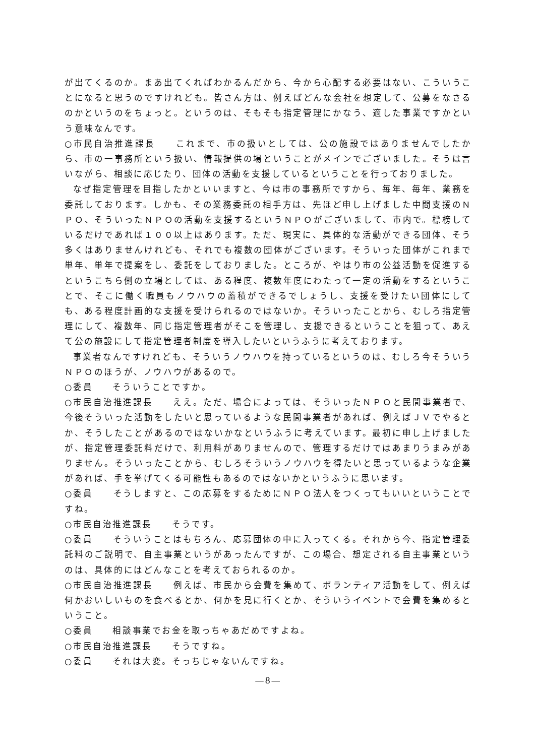が出てくるのか。まあ出てくればわかるんだから、今から心配する必要はない、こういうことになると思うのですけれども。皆さん方は、例えばどんな会社を想定して、公募をなさるのかというのをちょっと。というのは、そもそも指定管理にかなう、適した事業ですかという意味なんです。
○市民自治推進課長　　これまで、市の扱いとしては、公の施設ではありませんでしたから、市の一事務所という扱い、情報提供の場ということがメインでございました。そうは言いながら、相談に応じたり、団体の活動を支援しているということを行っておりました。
なぜ指定管理を目指したかといいますと、今は市の事務所ですから、毎年、毎年、業務を委託しております。しかも、その業務委託の相手方は、先ほど申し上げました中間支援のＮＰＯ、そういったＮＰＯの活動を支援するというＮＰＯがございまして、市内で。標榜しているだけであれば１００以上はあります。ただ、現実に、具体的な活動ができる団体、そう多くはありませんけれども、それでも複数の団体がございます。そういった団体がこれまで単年、単年で提案をし、委託をしておりました。ところが、やはり市の公益活動を促進するというこちら側の立場としては、ある程度、複数年度にわたって一定の活動をするということで、そこに働く職員もノウハウの蓄積ができるでしょうし、支援を受けたい団体にしても、ある程度計画的な支援を受けられるのではないか。そういったことから、むしろ指定管理にして、複数年、同じ指定管理者がそこを管理し、支援できるということを狙って、あえて公の施設にして指定管理者制度を導入したいというふうに考えております。
事業者なんですけれども、そういうノウハウを持っているというのは、むしろ今そういうＮＰＯのほうが、ノウハウがあるので。
○委員　　そういうことですか。
○市民自治推進課長　　ええ。ただ、場合によっては、そういったＮＰＯと民間事業者で、今後そういった活動をしたいと思っているような民間事業者があれば、例えばＪＶでやるとか、そうしたことがあるのではないかなというふうに考えています。最初に申し上げましたが、指定管理委託料だけで、利用料がありませんので、管理するだけではあまりうまみがありません。そういったことから、むしろそういうノウハウを得たいと思っているような企業があれば、手を挙げてくる可能性もあるのではないかというふうに思います。
○委員　　そうしますと、この応募をするためにＮＰＯ法人をつくってもいいということですね。
○市民自治推進課長　　そうです。
○委員　　そういうことはもちろん、応募団体の中に入ってくる。それから今、指定管理委託料のご説明で、自主事業というがあったんですが、この場合、想定される自主事業というのは、具体的にはどんなことを考えておられるのか。
○市民自治推進課長　　例えば、市民から会費を集めて、ボランティア活動をして、例えば何かおいしいものを食べるとか、何かを見に行くとか、そういうイベントで会費を集めるということ。
○委員　　相談事業でお金を取っちゃあだめですよね。
○市民自治推進課長　　そうですね。
○委員　　それは大変。そっちじゃないんですね。
―8―